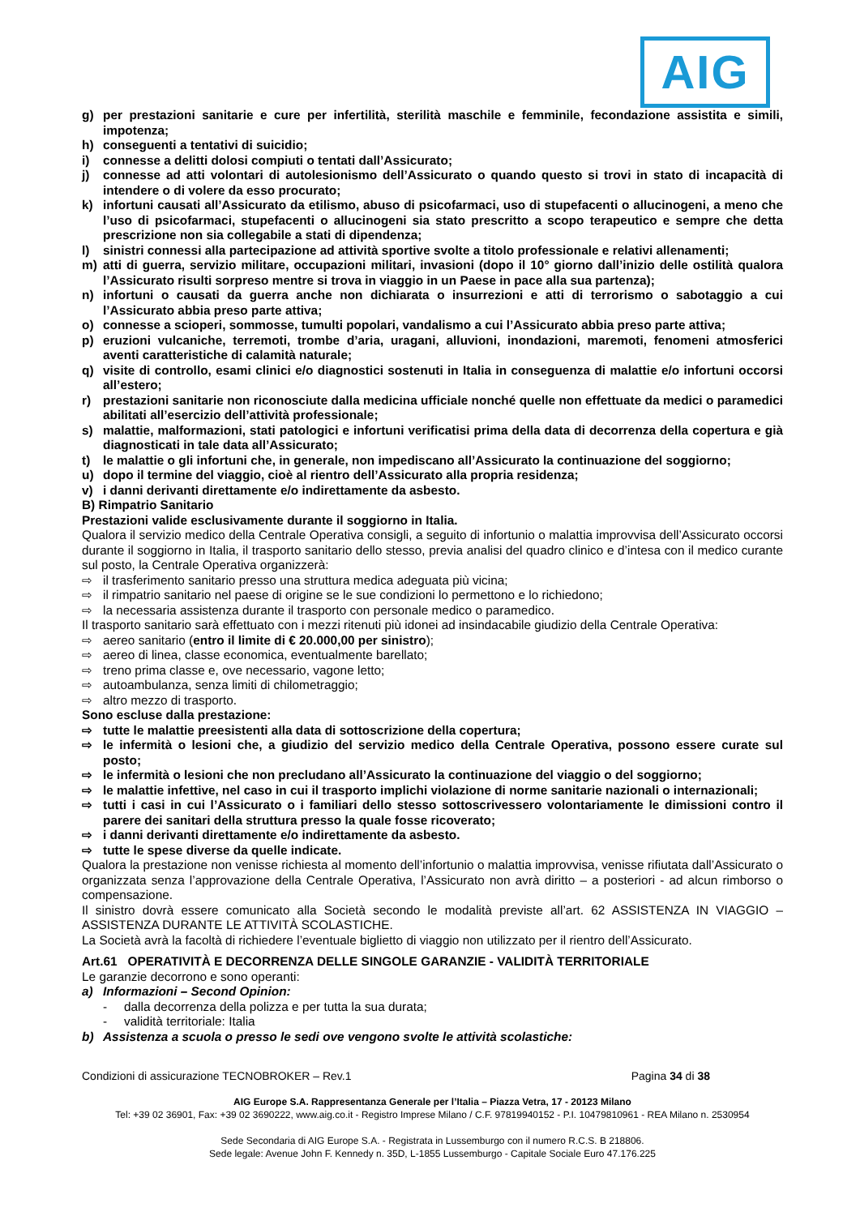AIG
g) per prestazioni sanitarie e cure per infertilità, sterilità maschile e femminile, fecondazione assistita e simili, impotenza;
h) conseguenti a tentativi di suicidio;
i) connesse a delitti dolosi compiuti o tentati dall’Assicurato;
j) connesse ad atti volontari di autolesionismo dell’Assicurato o quando questo si trovi in stato di incapacità di intendere o di volere da esso procurato;
k) infortuni causati all’Assicurato da etilismo, abuso di psicofarmaci, uso di stupefacenti o allucinogeni, a meno che l’uso di psicofarmaci, stupefacenti o allucinogeni sia stato prescritto a scopo terapeutico e sempre che detta prescrizione non sia collegabile a stati di dipendenza;
l) sinistri connessi alla partecipazione ad attività sportive svolte a titolo professionale e relativi allenamenti;
m) atti di guerra, servizio militare, occupazioni militari, invasioni (dopo il 10° giorno dall’inizio delle ostilità qualora l’Assicurato risulti sorpreso mentre si trova in viaggio in un Paese in pace alla sua partenza);
n) infortuni o causati da guerra anche non dichiarata o insurrezioni e atti di terrorismo o sabotaggio a cui l’Assicurato abbia preso parte attiva;
o) connesse a scioperi, sommosse, tumulti popolari, vandalismo a cui l’Assicurato abbia preso parte attiva;
p) eruzioni vulcaniche, terremoti, trombe d’aria, uragani, alluvioni, inondazioni, maremoti, fenomeni atmosferici aventi caratteristiche di calamità naturale;
q) visite di controllo, esami clinici e/o diagnostici sostenuti in Italia in conseguenza di malattie e/o infortuni occorsi all’estero;
r) prestazioni sanitarie non riconosciute dalla medicina ufficiale nonché quelle non effettuate da medici o paramedici abilitati all’esercizio dell’attività professionale;
s) malattie, malformazioni, stati patologici e infortuni verificatisi prima della data di decorrenza della copertura e già diagnosticati in tale data all’Assicurato;
t) le malattie o gli infortuni che, in generale, non impediscano all’Assicurato la continuazione del soggiorno;
u) dopo il termine del viaggio, cioè al rientro dell’Assicurato alla propria residenza;
v) i danni derivanti direttamente e/o indirettamente da asbesto.
B) Rimpatrio Sanitario
Prestazioni valide esclusivamente durante il soggiorno in Italia.
Qualora il servizio medico della Centrale Operativa consigli, a seguito di infortunio o malattia improvvisa dell’Assicurato occorsi durante il soggiorno in Italia, il trasporto sanitario dello stesso, previa analisi del quadro clinico e d’intesa con il medico curante sul posto, la Centrale Operativa organizzerà:
⇨ il trasferimento sanitario presso una struttura medica adeguata più vicina;
⇨ il rimpatrio sanitario nel paese di origine se le sue condizioni lo permettono e lo richiedono;
⇨ la necessaria assistenza durante il trasporto con personale medico o paramedico.
Il trasporto sanitario sarà effettuato con i mezzi ritenuti più idonei ad insindacabile giudizio della Centrale Operativa:
⇨ aereo sanitario (entro il limite di € 20.000,00 per sinistro);
⇨ aereo di linea, classe economica, eventualmente barellato;
⇨ treno prima classe e, ove necessario, vagone letto;
⇨ autoambulanza, senza limiti di chilometraggio;
⇨ altro mezzo di trasporto.
Sono escluse dalla prestazione:
⇨ tutte le malattie preesistenti alla data di sottoscrizione della copertura;
⇨ le infermità o lesioni che, a giudizio del servizio medico della Centrale Operativa, possono essere curate sul posto;
⇨ le infermità o lesioni che non precludano all’Assicurato la continuazione del viaggio o del soggiorno;
⇨ le malattie infettive, nel caso in cui il trasporto implichi violazione di norme sanitarie nazionali o internazionali;
⇨ tutti i casi in cui l’Assicurato o i familiari dello stesso sottoscrivessero volontariamente le dimissioni contro il parere dei sanitari della struttura presso la quale fosse ricoverato;
⇨ i danni derivanti direttamente e/o indirettamente da asbesto.
⇨ tutte le spese diverse da quelle indicate.
Qualora la prestazione non venisse richiesta al momento dell’infortunio o malattia improvvisa, venisse rifiutata dall’Assicurato o organizzata senza l’approvazione della Centrale Operativa, l’Assicurato non avrà diritto – a posteriori - ad alcun rimborso o compensazione.
Il sinistro dovrà essere comunicato alla Società secondo le modalità previste all’art. 62 ASSISTENZA IN VIAGGIO – ASSISTENZA DURANTE LE ATTIVITÀ SCOLASTICHE.
La Società avrà la facoltà di richiedere l’eventuale biglietto di viaggio non utilizzato per il rientro dell’Assicurato.
Art.61 OPERATIVITÀ E DECORRENZA DELLE SINGOLE GARANZIE - VALIDITÀ TERRITORIALE
Le garanzie decorrono e sono operanti:
a) Informazioni – Second Opinion:
- dalla decorrenza della polizza e per tutta la sua durata;
- validità territoriale: Italia
b) Assistenza a scuola o presso le sedi ove vengono svolte le attività scolastiche:
Condizioni di assicurazione TECNOBROKER – Rev.1 Pagina 34 di 38
AIG Europe S.A. Rappresentanza Generale per l’Italia – Piazza Vetra, 17 - 20123 Milano
Tel: +39 02 36901, Fax: +39 02 3690222, www.aig.co.it - Registro Imprese Milano / C.F. 97819940152 - P.I. 10479810961 - REA Milano n. 2530954
Sede Secondaria di AIG Europe S.A. - Registrata in Lussemburgo con il numero R.C.S. B 218806.
Sede legale: Avenue John F. Kennedy n. 35D, L-1855 Lussemburgo - Capitale Sociale Euro 47.176.225